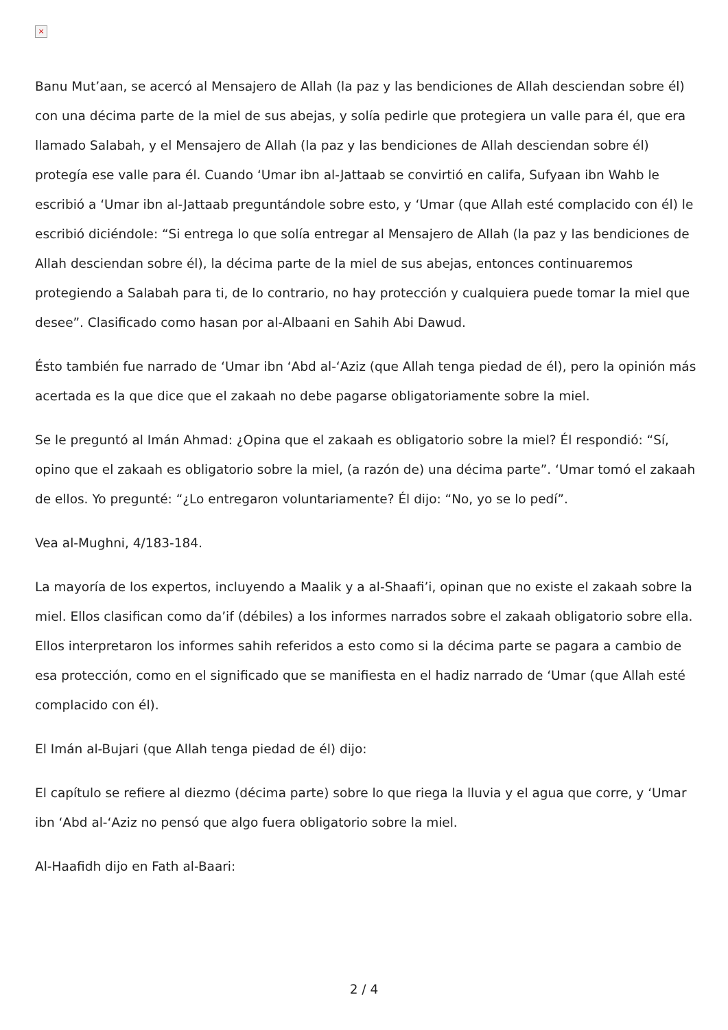×
Banu Mut’aan, se acercó al Mensajero de Allah (la paz y las bendiciones de Allah desciendan sobre él) con una décima parte de la miel de sus abejas, y solía pedirle que protegiera un valle para él, que era llamado Salabah, y el Mensajero de Allah (la paz y las bendiciones de Allah desciendan sobre él) protegía ese valle para él. Cuando ‘Umar ibn al-Jattaab se convirtió en califa, Sufyaan ibn Wahb le escribió a ‘Umar ibn al-Jattaab preguntándole sobre esto, y ‘Umar (que Allah esté complacido con él) le escribió diciéndole: “Si entrega lo que solía entregar al Mensajero de Allah (la paz y las bendiciones de Allah desciendan sobre él), la décima parte de la miel de sus abejas, entonces continuaremos protegiendo a Salabah para ti, de lo contrario, no hay protección y cualquiera puede tomar la miel que desee”. Clasificado como hasan por al-Albaani en Sahih Abi Dawud.
Ésto también fue narrado de ‘Umar ibn ‘Abd al-‘Aziz (que Allah tenga piedad de él), pero la opinión más acertada es la que dice que el zakaah no debe pagarse obligatoriamente sobre la miel.
Se le preguntó al Imán Ahmad: ¿Opina que el zakaah es obligatorio sobre la miel? Él respondió: “Sí, opino que el zakaah es obligatorio sobre la miel, (a razón de) una décima parte”. ‘Umar tomó el zakaah de ellos. Yo pregunté: “¿Lo entregaron voluntariamente? Él dijo: “No, yo se lo pedí”.
Vea al-Mughni, 4/183-184.
La mayoría de los expertos, incluyendo a Maalik y a al-Shaafi’i, opinan que no existe el zakaah sobre la miel. Ellos clasifican como da’if (débiles) a los informes narrados sobre el zakaah obligatorio sobre ella. Ellos interpretaron los informes sahih referidos a esto como si la décima parte se pagara a cambio de esa protección, como en el significado que se manifiesta en el hadiz narrado de ‘Umar (que Allah esté complacido con él).
El Imán al-Bujari (que Allah tenga piedad de él) dijo:
El capítulo se refiere al diezmo (décima parte) sobre lo que riega la lluvia y el agua que corre, y ‘Umar ibn ‘Abd al-‘Aziz no pensó que algo fuera obligatorio sobre la miel.
Al-Haafidh dijo en Fath al-Baari:
2 / 4